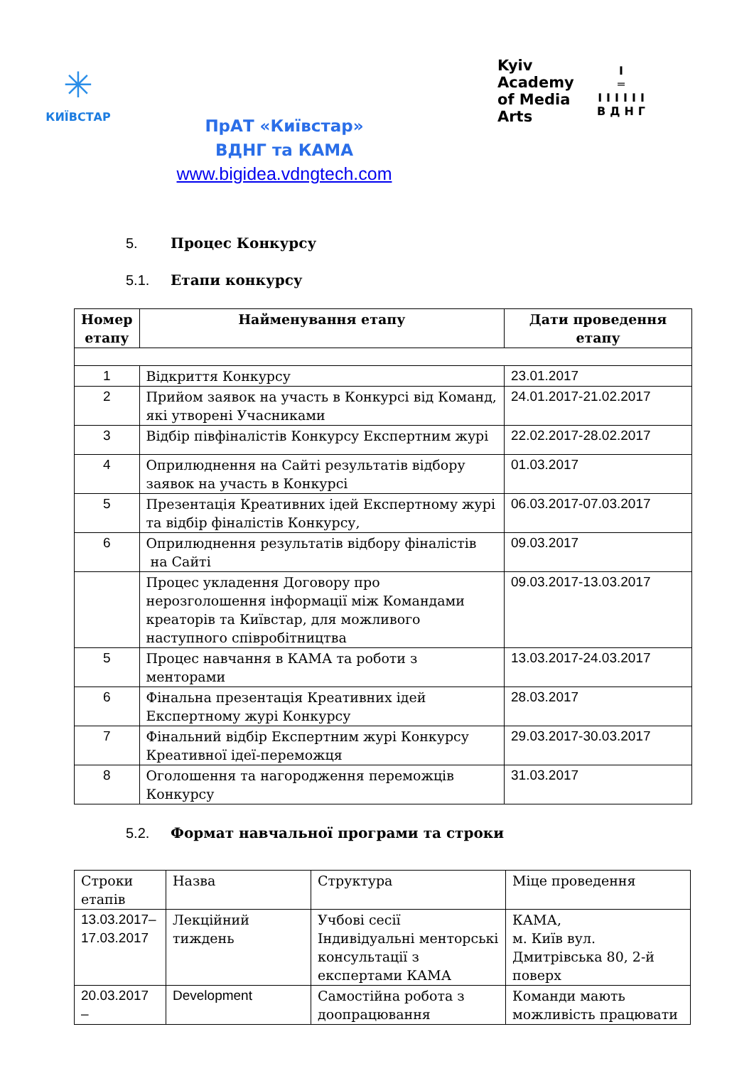✳
КИЇВСТАР
ПрАТ «Київстар»
ВДНГ та КАМА
www.bigidea.vdngtech.com
Kyiv
Academy
of Media
Arts
I
═
IIIIII
ВДНГ
5. Процес Конкурсу
5.1. Етапи конкурсу
| Номер етапу | Найменування етапу | Дати проведення етапу |
| --- | --- | --- |
| 1 | Відкриття Конкурсу | 23.01.2017 |
| 2 | Прийом заявок на участь в Конкурсі від Команд, які утворені Учасниками | 24.01.2017-21.02.2017 |
| 3 | Відбір півфіналістів Конкурсу Експертним журі | 22.02.2017-28.02.2017 |
| 4 | Оприлюднення на Сайті результатів відбору заявок на участь в Конкурсі | 01.03.2017 |
| 5 | Презентація Креативних ідей Експертному журі та відбір фіналістів Конкурсу, | 06.03.2017-07.03.2017 |
| 6 | Оприлюднення результатів відбору фіналістів на Сайті | 09.03.2017 |
| | Процес укладення Договору про нерозголошення інформації між Командами креаторів та Київстар, для можливого наступного співробітництва | 09.03.2017-13.03.2017 |
| 5 | Процес навчання в КАМА та роботи з менторами | 13.03.2017-24.03.2017 |
| 6 | Фінальна презентація Креативних ідей Експертному журі Конкурсу | 28.03.2017 |
| 7 | Фінальний відбір Експертним журі Конкурсу Креативної ідеї-переможця | 29.03.2017-30.03.2017 |
| 8 | Оголошення та нагородження переможців Конкурсу | 31.03.2017 |
5.2. Формат навчальної програми та строки
| Строки етапів | Назва | Структура | Міце проведення |
| 13.03.2017–17.03.2017 | Лекційний тиждень | Учбові сесії Індивідуальні менторські консультації з експертами КАМА | КАМА, м. Київ вул. Дмитрівська 80, 2-й поверх |
| 20.03.2017 – | Development | Самостійна робота з доопрацювання | Команди мають можливість працювати |